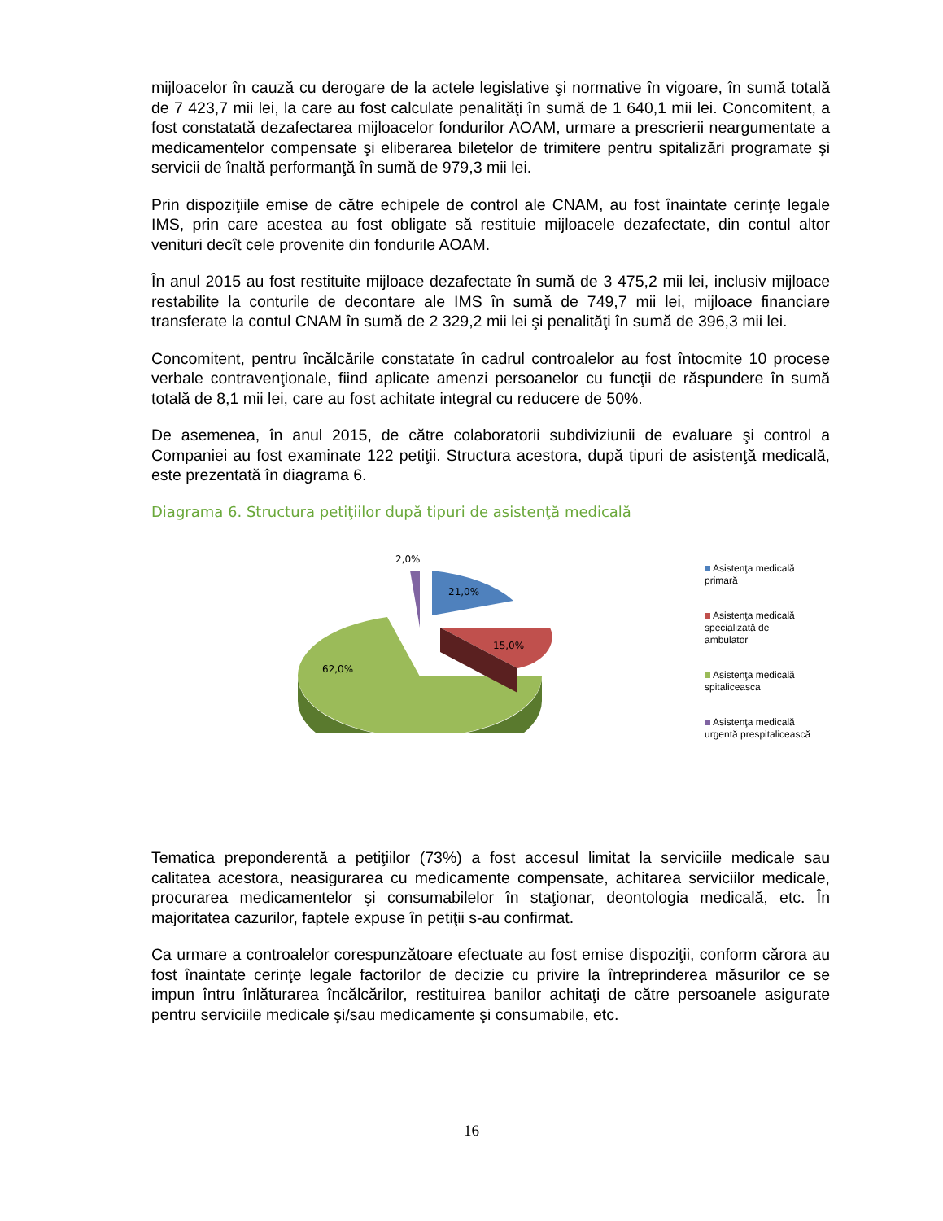mijloacelor în cauză cu derogare de la actele legislative şi normative în vigoare, în sumă totală de 7 423,7 mii lei, la care au fost calculate penalităţi în sumă de 1 640,1 mii lei. Concomitent, a fost constatată dezafectarea mijloacelor fondurilor AOAM, urmare a prescrierii neargumentate a medicamentelor compensate şi eliberarea biletelor de trimitere pentru spitalizări programate şi servicii de înaltă performanţă în sumă de 979,3 mii lei.
Prin dispoziţiile emise de către echipele de control ale CNAM, au fost înaintate cerinţe legale IMS, prin care acestea au fost obligate să restituie mijloacele dezafectate, din contul altor venituri decît cele provenite din fondurile AOAM.
În anul 2015 au fost restituite mijloace dezafectate în sumă de 3 475,2 mii lei, inclusiv mijloace restabilite la conturile de decontare ale IMS în sumă de 749,7 mii lei, mijloace financiare transferate la contul CNAM în sumă de 2 329,2 mii lei şi penalităţi în sumă de 396,3 mii lei.
Concomitent, pentru încălcările constatate în cadrul controalelor au fost întocmite 10 procese verbale contravenţionale, fiind aplicate amenzi persoanelor cu funcţii de răspundere în sumă totală de 8,1 mii lei, care au fost achitate integral cu reducere de 50%.
De asemenea, în anul 2015, de către colaboratorii subdiviziunii de evaluare şi control a Companiei au fost examinate 122 petiţii. Structura acestora, după tipuri de asistenţă medicală, este prezentată în diagrama 6.
Diagrama 6. Structura petiţiilor după tipuri de asistenţă medicală
62,0%
15,0%
21,0%
2,0%
Asistenţa medicală
primară
Asistenţa medicală
specializată de
ambulator
Asistenţa medicală
spitaliceasca
Asistenţa medicală
urgentă prespitalicească
Tematica preponderentă a petiţiilor (73%) a fost accesul limitat la serviciile medicale sau calitatea acestora, neasigurarea cu medicamente compensate, achitarea serviciilor medicale, procurarea medicamentelor şi consumabilelor în staţionar, deontologia medicală, etc. În majoritatea cazurilor, faptele expuse în petiţii s-au confirmat.
Ca urmare a controalelor corespunzătoare efectuate au fost emise dispoziţii, conform cărora au fost înaintate cerinţe legale factorilor de decizie cu privire la întreprinderea măsurilor ce se impun întru înlăturarea încălcărilor, restituirea banilor achitaţi de către persoanele asigurate pentru serviciile medicale şi/sau medicamente şi consumabile, etc.
16